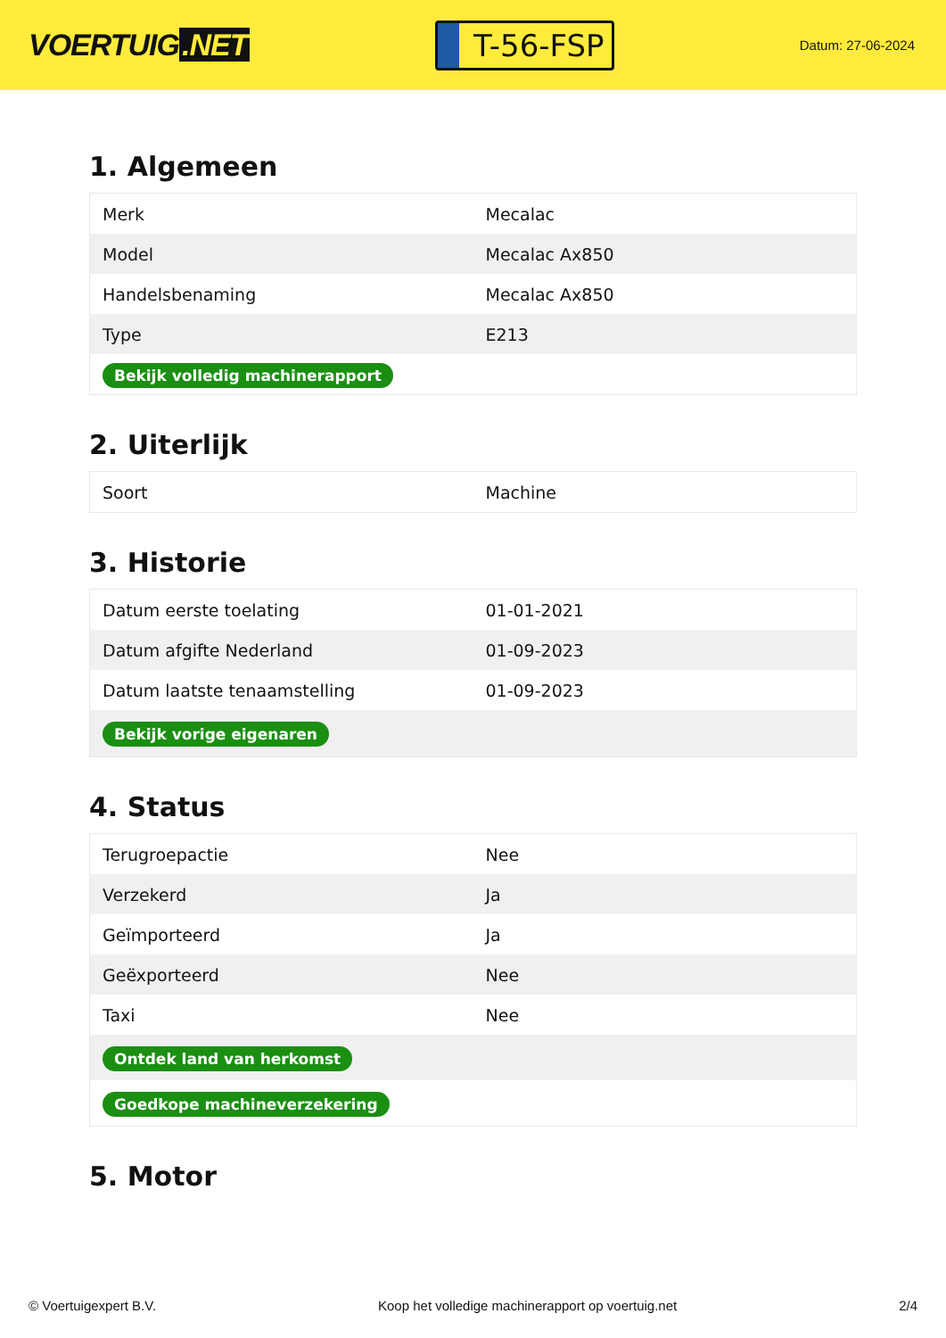VOERTUIG.NET
T-56-FSP
Datum: 27-06-2024
1. Algemeen
| Merk | Mecalac |
| Model | Mecalac Ax850 |
| Handelsbenaming | Mecalac Ax850 |
| Type | E213 |
| Bekijk volledig machinerapport | |
2. Uiterlijk
| Soort | Machine |
3. Historie
| Datum eerste toelating | 01-01-2021 |
| Datum afgifte Nederland | 01-09-2023 |
| Datum laatste tenaamstelling | 01-09-2023 |
| Bekijk vorige eigenaren | |
4. Status
| Terugroepactie | Nee |
| Verzekerd | Ja |
| Geïmporteerd | Ja |
| Geëxporteerd | Nee |
| Taxi | Nee |
| Ontdek land van herkomst | |
| Goedkope machineverzekering | |
5. Motor
© Voertuigexpert B.V. Koop het volledige machinerapport op voertuig.net 2/4